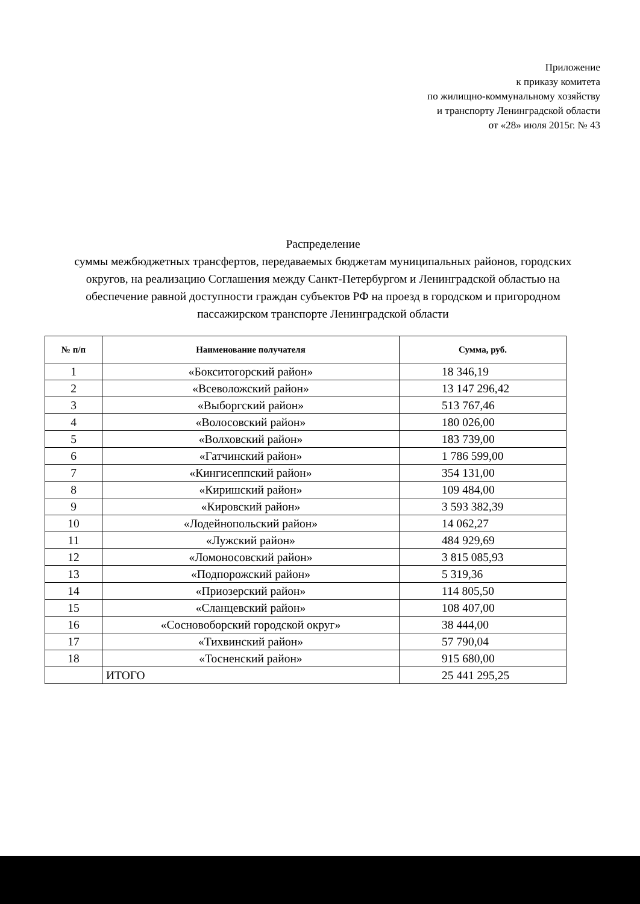Приложение
к приказу комитета
по жилищно-коммунальному хозяйству
и транспорту Ленинградской области
от «28» июля 2015г. № 43
Распределение
суммы межбюджетных трансфертов, передаваемых бюджетам муниципальных районов, городских округов, на реализацию Соглашения между Санкт-Петербургом и Ленинградской областью на обеспечение равной доступности граждан субъектов РФ на проезд в городском и пригородном пассажирском транспорте Ленинградской области
| № п/п | Наименование получателя | Сумма, руб. |
| --- | --- | --- |
| 1 | «Бокситогорский район» | 18 346,19 |
| 2 | «Всеволожский район» | 13 147 296,42 |
| 3 | «Выборгский район» | 513 767,46 |
| 4 | «Волосовский район» | 180 026,00 |
| 5 | «Волховский район» | 183 739,00 |
| 6 | «Гатчинский район» | 1 786 599,00 |
| 7 | «Кингисеппский район» | 354 131,00 |
| 8 | «Киришский район» | 109 484,00 |
| 9 | «Кировский район» | 3 593 382,39 |
| 10 | «Лодейнопольский район» | 14 062,27 |
| 11 | «Лужский район» | 484 929,69 |
| 12 | «Ломоносовский район» | 3 815 085,93 |
| 13 | «Подпорожский район» | 5 319,36 |
| 14 | «Приозерский район» | 114 805,50 |
| 15 | «Сланцевский район» | 108 407,00 |
| 16 | «Сосновоборский городской округ» | 38 444,00 |
| 17 | «Тихвинский район» | 57 790,04 |
| 18 | «Тосненский район» | 915 680,00 |
| | ИТОГО | 25 441 295,25 |